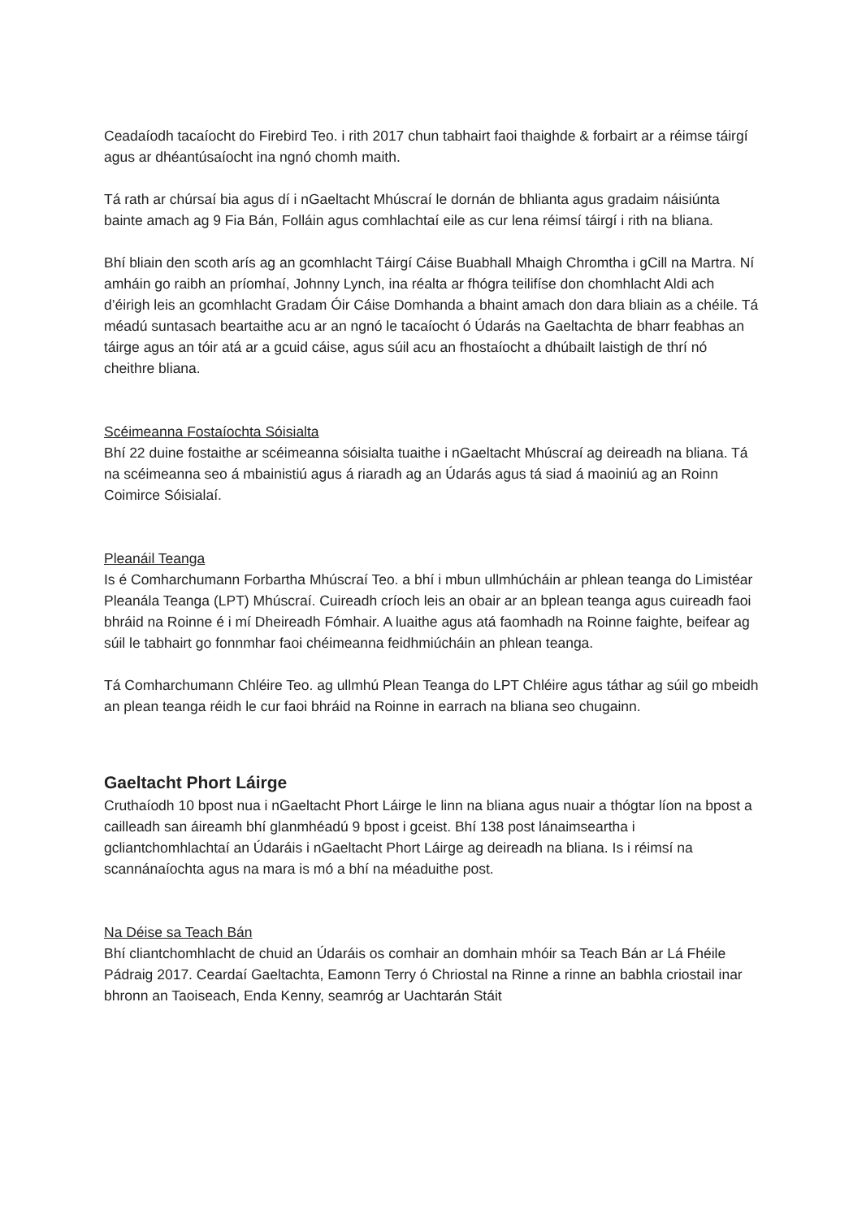Ceadaíodh tacaíocht do Firebird Teo. i rith 2017 chun tabhairt faoi thaighde & forbairt ar a réimse táirgí agus ar dhéantúsaíocht ina ngnó chomh maith.
Tá rath ar chúrsaí bia agus dí i nGaeltacht Mhúscraí le dornán de bhlianta agus gradaim náisiúnta bainte amach ag 9 Fia Bán, Folláin agus comhlachtaí eile as cur lena réimsí táirgí i rith na bliana.
Bhí bliain den scoth arís ag an gcomhlacht Táirgí Cáise Buabhall Mhaigh Chromtha i gCill na Martra. Ní amháin go raibh an príomhaí, Johnny Lynch, ina réalta ar fhógra teilifíse don chomhlacht Aldi ach d’éirigh leis an gcomhlacht Gradam Óir Cáise Domhanda a bhaint amach don dara bliain as a chéile. Tá méadú suntasach beartaithe acu ar an ngnó le tacaíocht ó Údarás na Gaeltachta de bharr feabhas an táirge agus an tóir atá ar a gcuid cáise, agus súil acu an fhostaíocht a dhúbailt laistigh de thrí nó cheithre bliana.
Scéimeanna Fostaíochta Sóisialta
Bhí 22 duine fostaithe ar scéimeanna sóisialta tuaithe i nGaeltacht Mhúscraí ag deireadh na bliana. Tá na scéimeanna seo á mbainistiú agus á riaradh ag an Údarás agus tá siad á maoiniú ag an Roinn Coimirce Sóisialaí.
Pleanáil Teanga
Is é Comharchumann Forbartha Mhúscraí Teo. a bhí i mbun ullmhúcháin ar phlean teanga do Limistéar Pleanála Teanga (LPT) Mhúscraí. Cuireadh críoch leis an obair ar an bplean teanga agus cuireadh faoi bhráid na Roinne é i mí Dheireadh Fómhair. A luaithe agus atá faomhadh na Roinne faighte, beifear ag súil le tabhairt go fonnmhar faoi chéimeanna feidhmiúcháin an phlean teanga.
Tá Comharchumann Chléire Teo. ag ullmhú Plean Teanga do LPT Chléire agus táthar ag súil go mbeidh an plean teanga réidh le cur faoi bhráid na Roinne in earrach na bliana seo chugainn.
Gaeltacht Phort Láirge
Cruthaíodh 10 bpost nua i nGaeltacht Phort Láirge le linn na bliana agus nuair a thógtar líon na bpost a cailleadh san áireamh bhí glanmhéadú 9 bpost i gceist. Bhí 138 post lánaimseartha i gcliantchomhlachtaí an Údaráis i nGaeltacht Phort Láirge ag deireadh na bliana. Is i réimsí na scannánaíochta agus na mara is mó a bhí na méaduithe post.
Na Déise sa Teach Bán
Bhí cliantchomhlacht de chuid an Údaráis os comhair an domhain mhóir sa Teach Bán ar Lá Fhéile Pádraig 2017. Ceardaí Gaeltachta, Eamonn Terry ó Chriostal na Rinne a rinne an babhla criostail inar bhronn an Taoiseach, Enda Kenny, seamróg ar Uachtarán Stáit